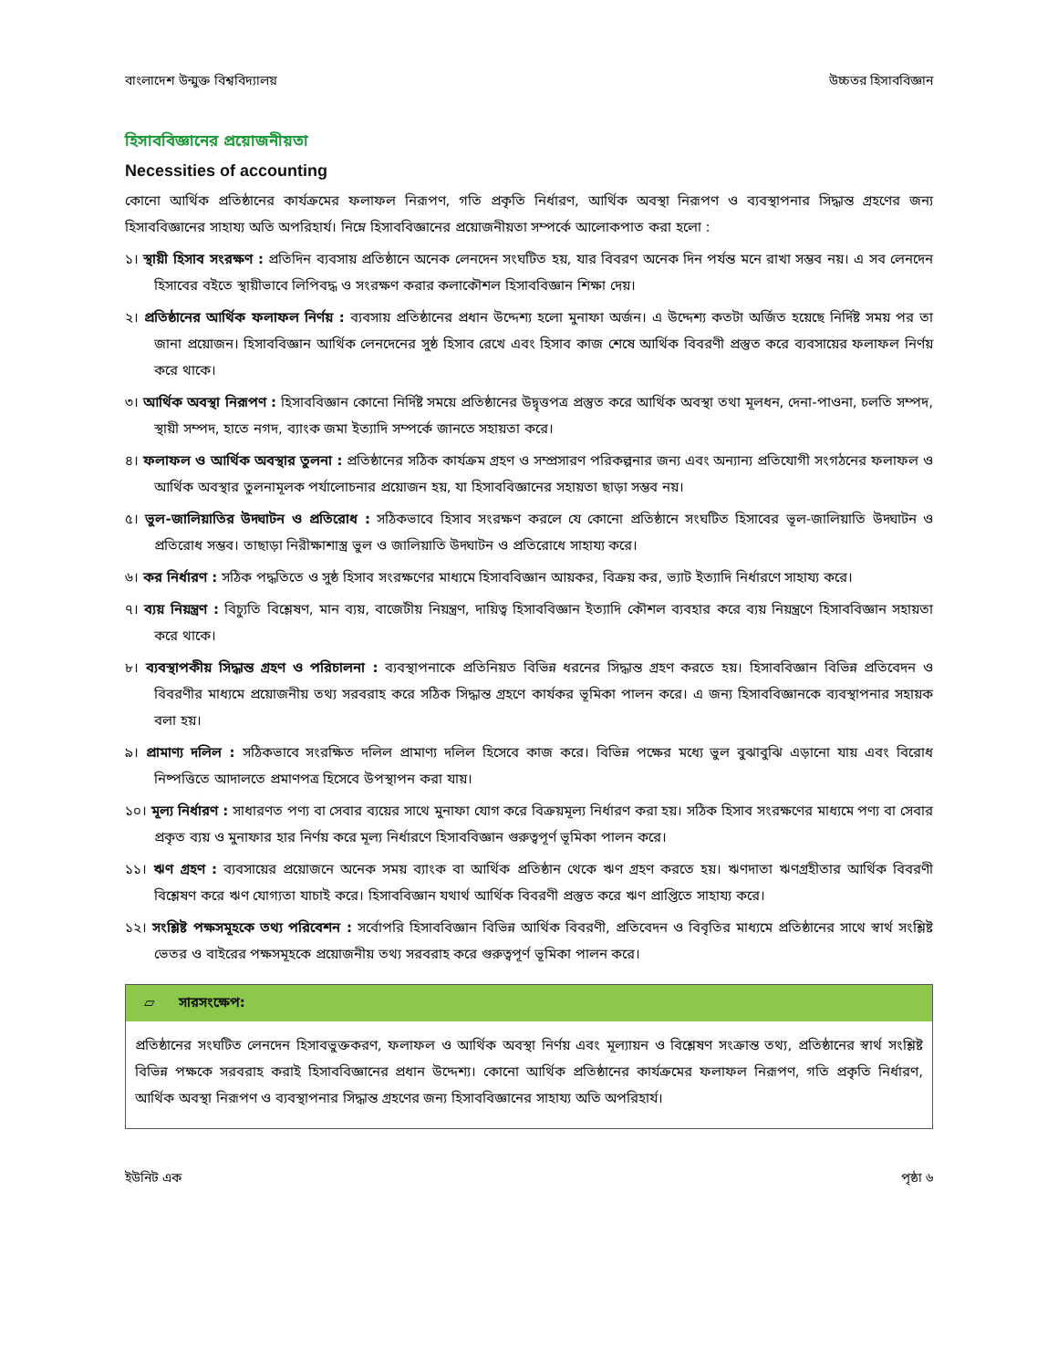বাংলাদেশ উন্মুক্ত বিশ্ববিদ্যালয় উচ্চতর হিসাববিজ্ঞান
হিসাববিজ্ঞানের প্রয়োজনীয়তা
Necessities of accounting
কোনো আর্থিক প্রতিষ্ঠানের কার্যক্রমের ফলাফল নিরূপণ, গতি প্রকৃতি নির্ধারণ, আর্থিক অবস্থা নিরূপণ ও ব্যবস্থাপনার সিদ্ধান্ত গ্রহণের জন্য হিসাববিজ্ঞানের সাহায্য অতি অপরিহার্য। নিম্নে হিসাববিজ্ঞানের প্রয়োজনীয়তা সম্পর্কে আলোকপাত করা হলো :
১। স্থায়ী হিসাব সংরক্ষণ : প্রতিদিন ব্যবসায় প্রতিষ্ঠানে অনেক লেনদেন সংঘটিত হয়, যার বিবরণ অনেক দিন পর্যন্ত মনে রাখা সম্ভব নয়। এ সব লেনদেন হিসাবের বইতে স্থায়ীভাবে লিপিবদ্ধ ও সংরক্ষণ করার কলাকৌশল হিসাববিজ্ঞান শিক্ষা দেয়।
২। প্রতিষ্ঠানের আর্থিক ফলাফল নির্ণয় : ব্যবসায় প্রতিষ্ঠানের প্রধান উদ্দেশ্য হলো মুনাফা অর্জন। এ উদ্দেশ্য কতটা অর্জিত হয়েছে নির্দিষ্ট সময় পর তা জানা প্রয়োজন। হিসাববিজ্ঞান আর্থিক লেনদেনের সুষ্ঠ হিসাব রেখে এবং হিসাব কাজ শেষে আর্থিক বিবরণী প্রস্তুত করে ব্যবসায়ের ফলাফল নির্ণয় করে থাকে।
৩। আর্থিক অবস্থা নিরূপণ : হিসাববিজ্ঞান কোনো নির্দিষ্ট সময়ে প্রতিষ্ঠানের উদ্বৃত্তপত্র প্রস্তুত করে আর্থিক অবস্থা তথা মূলধন, দেনা-পাওনা, চলতি সম্পদ, স্থায়ী সম্পদ, হাতে নগদ, ব্যাংক জমা ইত্যাদি সম্পর্কে জানতে সহায়তা করে।
৪। ফলাফল ও আর্থিক অবস্থার তুলনা : প্রতিষ্ঠানের সঠিক কার্যক্রম গ্রহণ ও সম্প্রসারণ পরিকল্পনার জন্য এবং অন্যান্য প্রতিযোগী সংগঠনের ফলাফল ও আর্থিক অবস্থার তুলনামূলক পর্যালোচনার প্রয়োজন হয়, যা হিসাববিজ্ঞানের সহায়তা ছাড়া সম্ভব নয়।
৫। ভুল-জালিয়াতির উদ্ঘাটন ও প্রতিরোধ : সঠিকভাবে হিসাব সংরক্ষণ করলে যে কোনো প্রতিষ্ঠানে সংঘটিত হিসাবের ভূল-জালিয়াতি উদ্ঘাটন ও প্রতিরোধ সম্ভব। তাছাড়া নিরীক্ষাশাস্ত্র ভুল ও জালিয়াতি উদ্ঘাটন ও প্রতিরোধে সাহায্য করে।
৬। কর নির্ধারণ : সঠিক পদ্ধতিতে ও সুষ্ঠ হিসাব সংরক্ষণের মাধ্যমে হিসাববিজ্ঞান আয়কর, বিক্রয় কর, ভ্যাট ইত্যাদি নির্ধারণে সাহায্য করে।
৭। ব্যয় নিয়ন্ত্রণ : বিচ্যুতি বিশ্লেষণ, মান ব্যয়, বাজেটীয় নিয়ন্ত্রণ, দায়িত্ব হিসাববিজ্ঞান ইত্যাদি কৌশল ব্যবহার করে ব্যয় নিয়ন্ত্রণে হিসাববিজ্ঞান সহায়তা করে থাকে।
৮। ব্যবস্থাপকীয় সিদ্ধান্ত গ্রহণ ও পরিচালনা : ব্যবস্থাপনাকে প্রতিনিয়ত বিভিন্ন ধরনের সিদ্ধান্ত গ্রহণ করতে হয়। হিসাববিজ্ঞান বিভিন্ন প্রতিবেদন ও বিবরণীর মাধ্যমে প্রয়োজনীয় তথ্য সরবরাহ করে সঠিক সিদ্ধান্ত গ্রহণে কার্যকর ভূমিকা পালন করে। এ জন্য হিসাববিজ্ঞানকে ব্যবস্থাপনার সহায়ক বলা হয়।
৯। প্রামাণ্য দলিল : সঠিকভাবে সংরক্ষিত দলিল প্রামাণ্য দলিল হিসেবে কাজ করে। বিভিন্ন পক্ষের মধ্যে ভুল বুঝাবুঝি এড়ানো যায় এবং বিরোধ নিষ্পত্তিতে আদালতে প্রমাণপত্র হিসেবে উপস্থাপন করা যায়।
১০। মূল্য নির্ধারণ : সাধারণত পণ্য বা সেবার ব্যয়ের সাথে মুনাফা যোগ করে বিক্রয়মূল্য নির্ধারণ করা হয়। সঠিক হিসাব সংরক্ষণের মাধ্যমে পণ্য বা সেবার প্রকৃত ব্যয় ও মুনাফার হার নির্ণয় করে মূল্য নির্ধারণে হিসাববিজ্ঞান গুরুত্বপূর্ণ ভূমিকা পালন করে।
১১। ঋণ গ্রহণ : ব্যবসায়ের প্রয়োজনে অনেক সময় ব্যাংক বা আর্থিক প্রতিষ্ঠান থেকে ঋণ গ্রহণ করতে হয়। ঋণদাতা ঋণগ্রহীতার আর্থিক বিবরণী বিশ্লেষণ করে ঋণ যোগ্যতা যাচাই করে। হিসাববিজ্ঞান যথার্থ আর্থিক বিবরণী প্রস্তুত করে ঋণ প্রাপ্তিতে সাহায্য করে।
১২। সংশ্লিষ্ট পক্ষসমূহকে তথ্য পরিবেশন : সর্বোপরি হিসাববিজ্ঞান বিভিন্ন আর্থিক বিবরণী, প্রতিবেদন ও বিবৃতির মাধ্যমে প্রতিষ্ঠানের সাথে স্বার্থ সংশ্লিষ্ট ভেতর ও বাইরের পক্ষসমূহকে প্রয়োজনীয় তথ্য সরবরাহ করে গুরুত্বপূর্ণ ভূমিকা পালন করে।
▱ সারসংক্ষেপ:
প্রতিষ্ঠানের সংঘটিত লেনদেন হিসাবভুক্তকরণ, ফলাফল ও আর্থিক অবস্থা নির্ণয় এবং মূল্যায়ন ও বিশ্লেষণ সংক্রান্ত তথ্য, প্রতিষ্ঠানের স্বার্থ সংশ্লিষ্ট বিভিন্ন পক্ষকে সরবরাহ করাই হিসাববিজ্ঞানের প্রধান উদ্দেশ্য। কোনো আর্থিক প্রতিষ্ঠানের কার্যক্রমের ফলাফল নিরূপণ, গতি প্রকৃতি নির্ধারণ, আর্থিক অবস্থা নিরূপণ ও ব্যবস্থাপনার সিদ্ধান্ত গ্রহণের জন্য হিসাববিজ্ঞানের সাহায্য অতি অপরিহার্য।
ইউনিট এক পৃষ্ঠা ৬